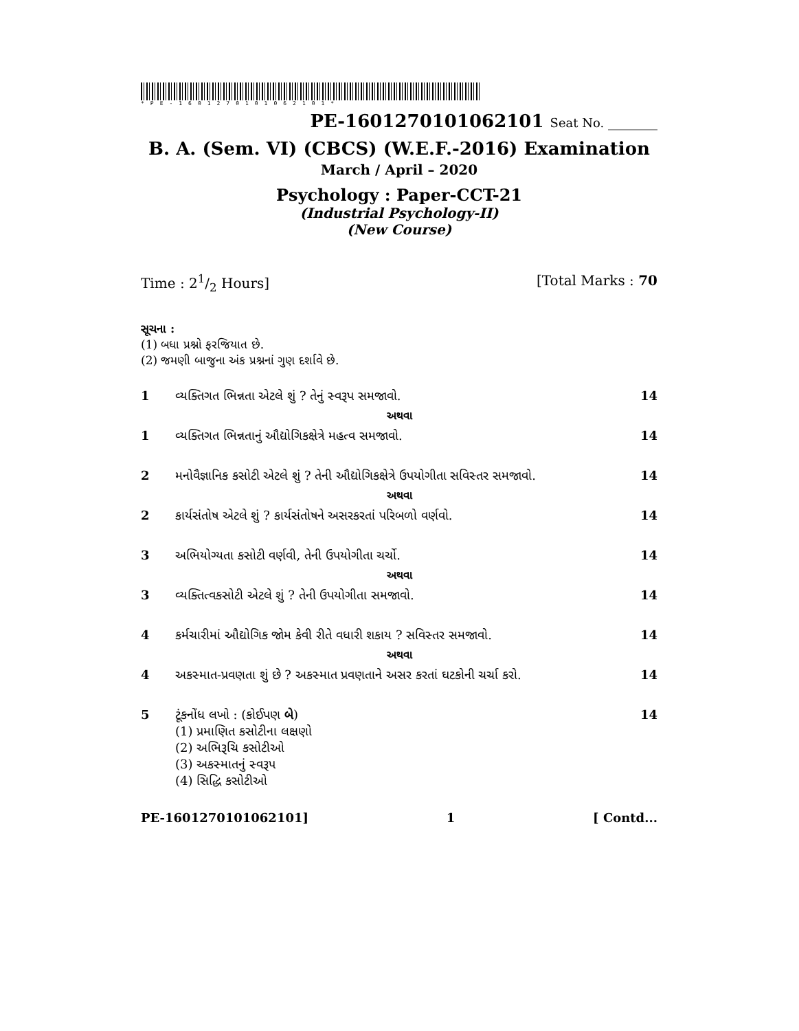*PE-1601270101062101*
PE-1601270101062101 Seat No. ________
B. A. (Sem. VI) (CBCS) (W.E.F.-2016) Examination
March / April – 2020
Psychology : Paper-CCT-21
(Industrial Psychology-II)
(New Course)
Time : 21/2 Hours] [Total Marks : 70
સૂચના :
(1) બધા પ્રશ્નો ફરજિયાત છે.
(2) જમણી બાજુના અંક પ્રશ્નનાં ગુણ દર્શાવે છે.
1 વ્યક્તિગત ભિન્નતા એટલે શું ? તેનું સ્વરૂપ સમજાવો.
14
અથવા
1 વ્યક્તિગત ભિન્નતાનું ઔદ્યોગિકક્ષેત્રે મહત્વ સમજાવો.
14
2 મનોવૈજ્ઞાનિક કસોટી એટલે શું ? તેની ઔદ્યોગિકક્ષેત્રે ઉપયોગીતા સવિસ્તર સમજાવો.
14
અથવા
2 કાર્યસંતોષ એટલે શું ? કાર્યસંતોષને અસરકરતાં પરિબળો વર્ણવો.
14
3 અભિયોગ્યતા કસોટી વર્ણવી, તેની ઉપયોગીતા ચર્ચો.
14
અથવા
3 વ્યક્તિત્વકસોટી એટલે શું ? તેની ઉપયોગીતા સમજાવો.
14
4 કર્મચારીમાં ઔદ્યોગિક જોમ કેવી રીતે વધારી શકાય ? સવિસ્તર સમજાવો.
14
અથવા
4 અકસ્માત-પ્રવણતા શું છે ? અકસ્માત પ્રવણતાને અસર કરતાં ઘટકોની ચર્ચા કરો.
14
5 ટૂંકનોંધ લખો : (કોઈપણ બે)
(1) પ્રમાણિત કસોટીના લક્ષણો
(2) અભિરૂચિ કસોટીઓ
(3) અકસ્માતનું સ્વરૂપ
(4) સિદ્ધિ કસોટીઓ
14
PE-1601270101062101] 1 [ Contd...